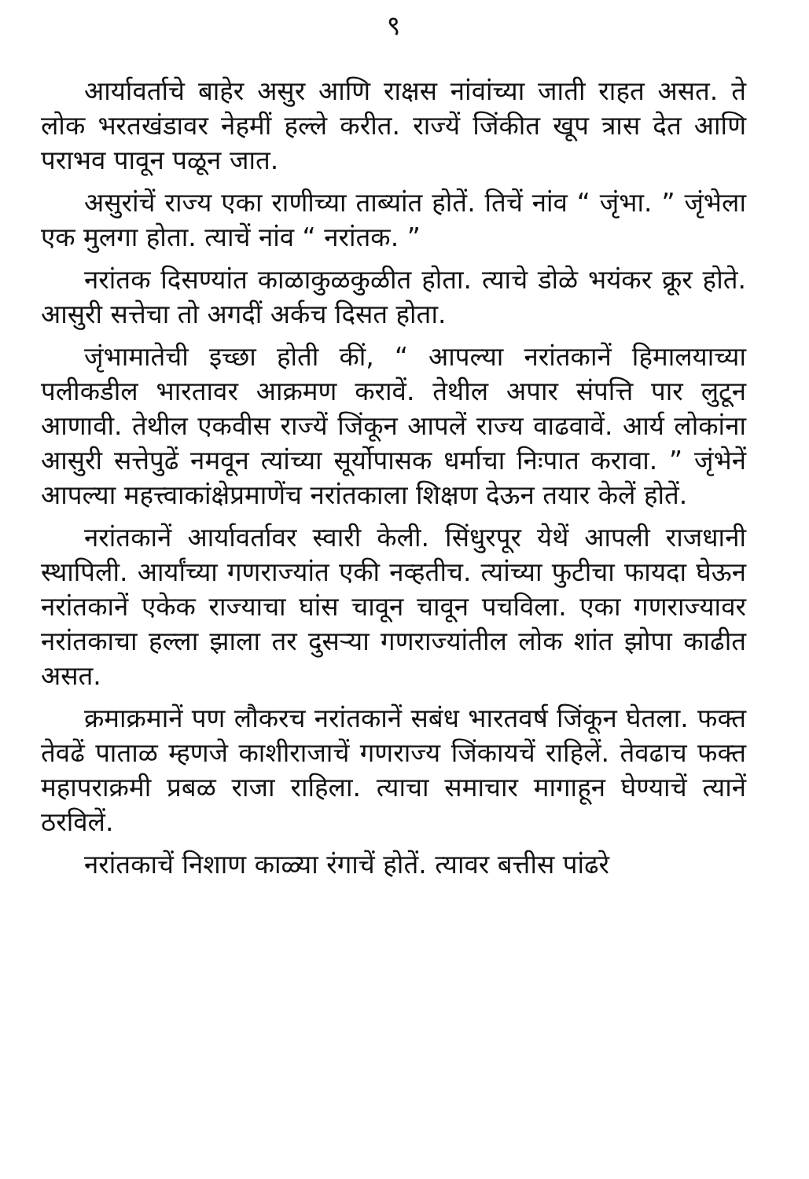९
आर्यावर्ताचे बाहेर असुर आणि राक्षस नांवांच्या जाती राहत असत. ते लोक भरतखंडावर नेहमीं हल्ले करीत. राज्यें जिंकीत खूप त्रास देत आणि पराभव पावून पळून जात.
असुरांचें राज्य एका राणीच्या ताब्यांत होतें. तिचें नांव “ जृंभा. ” जृंभेला एक मुलगा होता. त्याचें नांव “ नरांतक. ”
नरांतक दिसण्यांत काळाकुळकुळीत होता. त्याचे डोळे भयंकर क्रूर होते. आसुरी सत्तेचा तो अगदीं अर्कच दिसत होता.
जृंभामातेची इच्छा होती कीं, “ आपल्या नरांतकानें हिमालयाच्या पलीकडील भारतावर आक्रमण करावें. तेथील अपार संपत्ति पार लुटून आणावी. तेथील एकवीस राज्यें जिंकून आपलें राज्य वाढवावें. आर्य लोकांना आसुरी सत्तेपुढें नमवून त्यांच्या सूर्योपासक धर्माचा निःपात करावा. ” जृंभेनें आपल्या महत्त्वाकांक्षेप्रमाणेंच नरांतकाला शिक्षण देऊन तयार केलें होतें.
नरांतकानें आर्यावर्तावर स्वारी केली. सिंधुरपूर येथें आपली राजधानी स्थापिली. आर्यांच्या गणराज्यांत एकी नव्हतीच. त्यांच्या फुटीचा फायदा घेऊन नरांतकानें एकेक राज्याचा घांस चावून चावून पचविला. एका गणराज्यावर नरांतकाचा हल्ला झाला तर दुसऱ्या गणराज्यांतील लोक शांत झोपा काढीत असत.
क्रमाक्रमानें पण लौकरच नरांतकानें सबंध भारतवर्ष जिंकून घेतला. फक्त तेवढें पाताळ म्हणजे काशीराजाचें गणराज्य जिंकायचें राहिलें. तेवढाच फक्त महापराक्रमी प्रबळ राजा राहिला. त्याचा समाचार मागाहून घेण्याचें त्यानें ठरविलें.
नरांतकाचें निशाण काळ्या रंगाचें होतें. त्यावर बत्तीस पांढरे